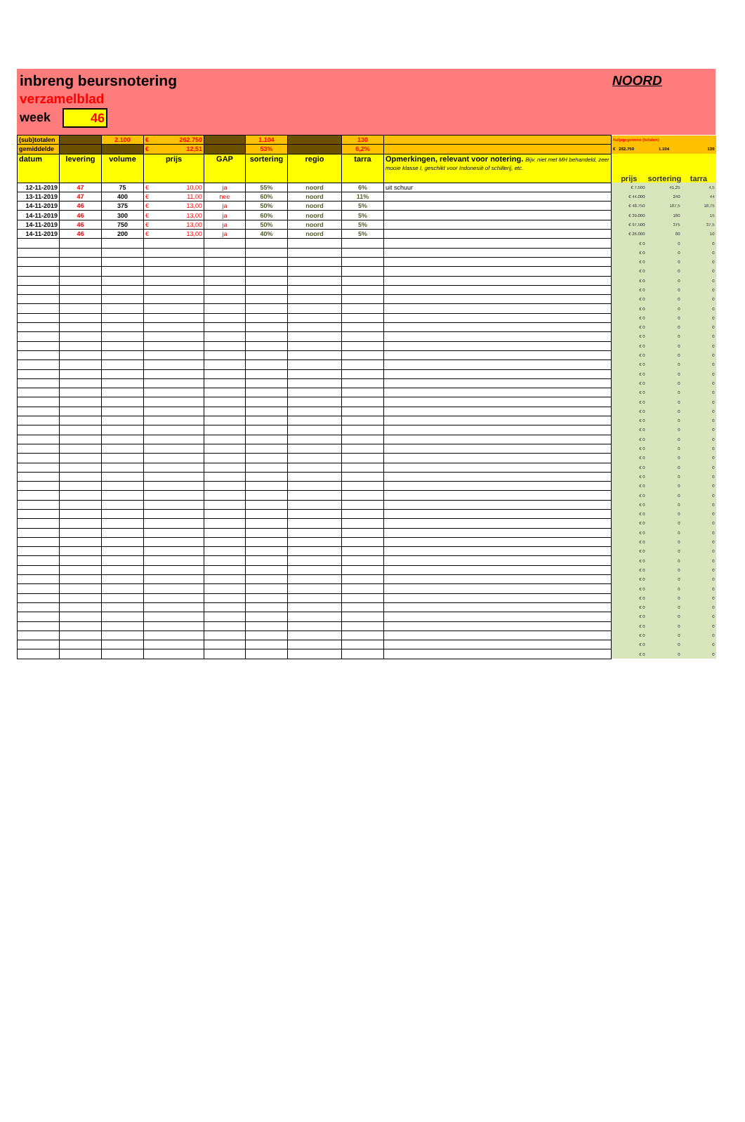inbreng beursnotering
verzamelblad
week 46
NOORD
| (sub)totalen | | 2.100 | € 262.750 | | 1.104 | | 130 | | hulpgegevens (totalen) | | |
| gemiddelde | | | € 12,51 | | 53% | | 6,2% | | € 262.750 | 1.104 | 130 |
| datum | levering | volume | prijs | GAP | sortering | regio | tarra | Opmerkingen, relevant voor notering. Bijv. niet met MH behandeld, zeer mooie klasse I, geschikt voor Indonesië of schillerij, etc. | prijs | sortering | tarra |
| 12-11-2019 | 47 | 75 | € 10,00 | ja | 55% | noord | 6% | uit schuur | € 7.500 | 41,25 | 4,5 |
| 13-11-2019 | 47 | 400 | € 11,00 | nee | 60% | noord | 11% | | € 44.000 | 240 | 44 |
| 14-11-2019 | 46 | 375 | € 13,00 | ja | 50% | noord | 5% | | € 48.750 | 187,5 | 18,75 |
| 14-11-2019 | 46 | 300 | € 13,00 | ja | 60% | noord | 5% | | € 39.000 | 180 | 15 |
| 14-11-2019 | 46 | 750 | € 13,00 | ja | 50% | noord | 5% | | € 97.500 | 375 | 37,5 |
| 14-11-2019 | 46 | 200 | € 13,00 | ja | 40% | noord | 5% | | € 26.000 | 80 | 10 |
| | | | | | | | | | € 0 | 0 | 0 |
| | | | | | | | | | € 0 | 0 | 0 |
| | | | | | | | | | € 0 | 0 | 0 |
| | | | | | | | | | € 0 | 0 | 0 |
| | | | | | | | | | € 0 | 0 | 0 |
| | | | | | | | | | € 0 | 0 | 0 |
| | | | | | | | | | € 0 | 0 | 0 |
| | | | | | | | | | € 0 | 0 | 0 |
| | | | | | | | | | € 0 | 0 | 0 |
| | | | | | | | | | € 0 | 0 | 0 |
| | | | | | | | | | € 0 | 0 | 0 |
| | | | | | | | | | € 0 | 0 | 0 |
| | | | | | | | | | € 0 | 0 | 0 |
| | | | | | | | | | € 0 | 0 | 0 |
| | | | | | | | | | € 0 | 0 | 0 |
| | | | | | | | | | € 0 | 0 | 0 |
| | | | | | | | | | € 0 | 0 | 0 |
| | | | | | | | | | € 0 | 0 | 0 |
| | | | | | | | | | € 0 | 0 | 0 |
| | | | | | | | | | € 0 | 0 | 0 |
| | | | | | | | | | € 0 | 0 | 0 |
| | | | | | | | | | € 0 | 0 | 0 |
| | | | | | | | | | € 0 | 0 | 0 |
| | | | | | | | | | € 0 | 0 | 0 |
| | | | | | | | | | € 0 | 0 | 0 |
| | | | | | | | | | € 0 | 0 | 0 |
| | | | | | | | | | € 0 | 0 | 0 |
| | | | | | | | | | € 0 | 0 | 0 |
| | | | | | | | | | € 0 | 0 | 0 |
| | | | | | | | | | € 0 | 0 | 0 |
| | | | | | | | | | € 0 | 0 | 0 |
| | | | | | | | | | € 0 | 0 | 0 |
| | | | | | | | | | € 0 | 0 | 0 |
| | | | | | | | | | € 0 | 0 | 0 |
| | | | | | | | | | € 0 | 0 | 0 |
| | | | | | | | | | € 0 | 0 | 0 |
| | | | | | | | | | € 0 | 0 | 0 |
| | | | | | | | | | € 0 | 0 | 0 |
| | | | | | | | | | € 0 | 0 | 0 |
| | | | | | | | | | € 0 | 0 | 0 |
| | | | | | | | | | € 0 | 0 | 0 |
| | | | | | | | | | € 0 | 0 | 0 |
| | | | | | | | | | € 0 | 0 | 0 |
| | | | | | | | | | € 0 | 0 | 0 |
| | | | | | | | | | € 0 | 0 | 0 |